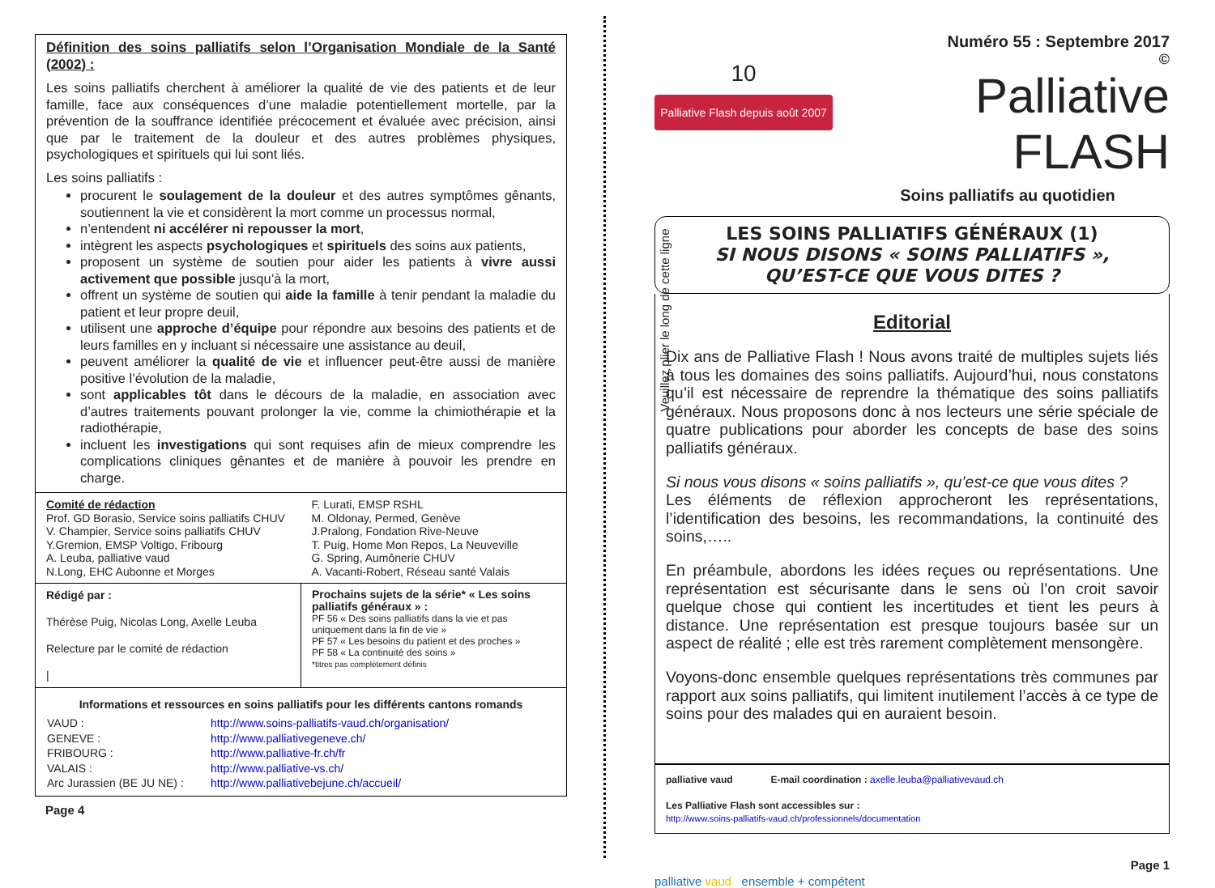Définition des soins palliatifs selon l’Organisation Mondiale de la Santé (2002) :
Les soins palliatifs cherchent à améliorer la qualité de vie des patients et de leur famille, face aux conséquences d’une maladie potentiellement mortelle, par la prévention de la souffrance identifiée précocement et évaluée avec précision, ainsi que par le traitement de la douleur et des autres problèmes physiques, psychologiques et spirituels qui lui sont liés.
Les soins palliatifs :
procurent le soulagement de la douleur et des autres symptômes gênants, soutiennent la vie et considèrent la mort comme un processus normal,
n’entendent ni accélérer ni repousser la mort,
intègrent les aspects psychologiques et spirituels des soins aux patients,
proposent un système de soutien pour aider les patients à vivre aussi activement que possible jusqu’à la mort,
offrent un système de soutien qui aide la famille à tenir pendant la maladie du patient et leur propre deuil,
utilisent une approche d’équipe pour répondre aux besoins des patients et de leurs familles en y incluant si nécessaire une assistance au deuil,
peuvent améliorer la qualité de vie et influencer peut-être aussi de manière positive l’évolution de la maladie,
sont applicables tôt dans le décours de la maladie, en association avec d’autres traitements pouvant prolonger la vie, comme la chimiothérapie et la radiothérapie,
incluent les investigations qui sont requises afin de mieux comprendre les complications cliniques gênantes et de manière à pouvoir les prendre en charge.
Comité de rédaction
Prof. GD Borasio, Service soins palliatifs CHUV
V. Champier, Service soins palliatifs CHUV
Y.Gremion, EMSP Voltigo, Fribourg
A. Leuba, palliative vaud
N.Long, EHC Aubonne et Morges
F. Lurati, EMSP RSHL
M. Oldonay, Permed, Genève
J.Pralong, Fondation Rive-Neuve
T. Puig, Home Mon Repos, La Neuveville
G. Spring, Aumônerie CHUV
A. Vacanti-Robert, Réseau santé Valais
Rédigé par :
Thérèse Puig, Nicolas Long, Axelle Leuba
Relecture par le comité de rédaction
|
Prochains sujets de la série* « Les soins palliatifs généraux » :
PF 56 « Des soins palliatifs dans la vie et pas uniquement dans la fin de vie »
PF 57 « Les besoins du patient et des proches »
PF 58 « La continuité des soins »
*titres pas complètement définis
Informations et ressources en soins palliatifs pour les différents cantons romands
| VAUD : | http://www.soins-palliatifs-vaud.ch/organisation/ |
| GENEVE : | http://www.palliativegeneve.ch/ |
| FRIBOURG : | http://www.palliative-fr.ch/fr |
| VALAIS : | http://www.palliative-vs.ch/ |
| Arc Jurassien (BE JU NE) : | http://www.palliativebejune.ch/accueil/ |
Page 4
Veuillez plier le long de cette ligne
10
Palliative Flash depuis août 2007
Numéro 55 : Septembre 2017
©
Palliative FLASH
Soins palliatifs au quotidien
LES SOINS PALLIATIFS GÉNÉRAUX (1)
SI NOUS DISONS « SOINS PALLIATIFS »,
QU’EST-CE QUE VOUS DITES ?
Editorial
Dix ans de Palliative Flash ! Nous avons traité de multiples sujets liés à tous les domaines des soins palliatifs. Aujourd’hui, nous constatons qu’il est nécessaire de reprendre la thématique des soins palliatifs généraux. Nous proposons donc à nos lecteurs une série spéciale de quatre publications pour aborder les concepts de base des soins palliatifs généraux.
Si nous vous disons « soins palliatifs », qu’est-ce que vous dites ?
Les éléments de réflexion approcheront les représentations, l’identification des besoins, les recommandations, la continuité des soins,…..
En préambule, abordons les idées reçues ou représentations. Une représentation est sécurisante dans le sens où l’on croit savoir quelque chose qui contient les incertitudes et tient les peurs à distance. Une représentation est presque toujours basée sur un aspect de réalité ; elle est très rarement complètement mensongère.
Voyons-donc ensemble quelques représentations très communes par rapport aux soins palliatifs, qui limitent inutilement l’accès à ce type de soins pour des malades qui en auraient besoin.
palliative vaud E-mail coordination : axelle.leuba@palliativevaud.ch
Les Palliative Flash sont accessibles sur :
http://www.soins-palliatifs-vaud.ch/professionnels/documentation
palliative vaud ensemble + compétent
Page 1